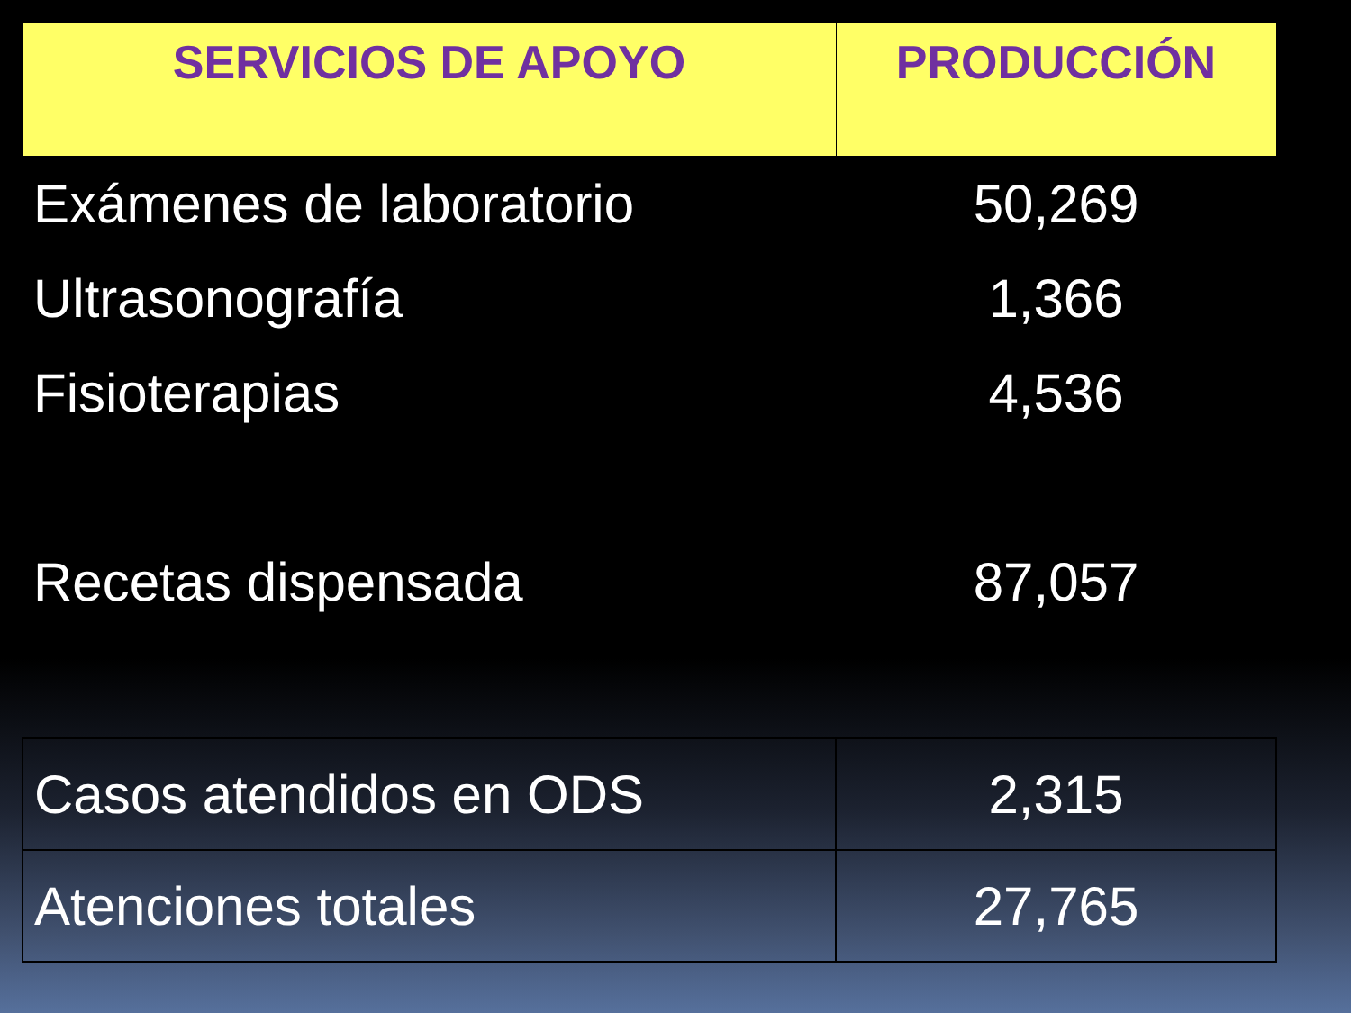| SERVICIOS DE APOYO | PRODUCCIÓN |
| --- | --- |
| Exámenes de laboratorio | 50,269 |
| Ultrasonografía | 1,366 |
| Fisioterapias | 4,536 |
| Recetas dispensada | 87,057 |
| Casos atendidos en ODS | 2,315 |
| Atenciones totales | 27,765 |